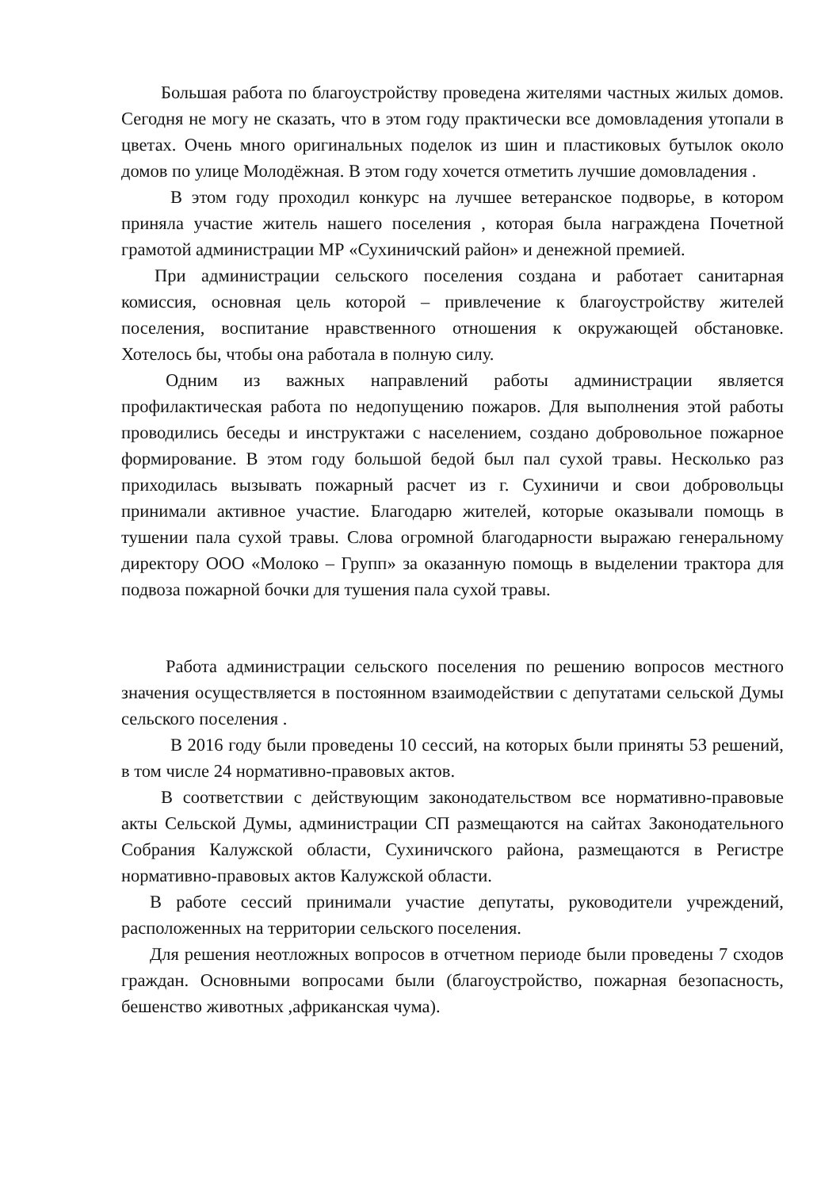Большая работа по благоустройству проведена жителями частных жилых домов. Сегодня не могу не сказать, что в этом году практически все домовладения утопали в цветах. Очень много оригинальных поделок из шин и пластиковых бутылок около домов по улице Молодёжная. В этом году хочется отметить лучшие домовладения .
В этом году проходил конкурс на лучшее ветеранское подворье, в котором приняла участие житель нашего поселения , которая была награждена Почетной грамотой администрации МР «Сухиничский район» и денежной премией.
При администрации сельского поселения создана и работает санитарная комиссия, основная цель которой – привлечение к благоустройству жителей поселения, воспитание нравственного отношения к окружающей обстановке. Хотелось бы, чтобы она работала в полную силу.
Одним из важных направлений работы администрации является профилактическая работа по недопущению пожаров. Для выполнения этой работы проводились беседы и инструктажи с населением, создано добровольное пожарное формирование. В этом году большой бедой был пал сухой травы. Несколько раз приходилась вызывать пожарный расчет из г. Сухиничи и свои добровольцы принимали активное участие. Благодарю жителей, которые оказывали помощь в тушении пала сухой травы. Слова огромной благодарности выражаю генеральному директору ООО «Молоко – Групп» за оказанную помощь в выделении трактора для подвоза пожарной бочки для тушения пала сухой травы.
Работа администрации сельского поселения по решению вопросов местного значения осуществляется в постоянном взаимодействии с депутатами сельской Думы сельского поселения .
В 2016 году были проведены 10 сессий, на которых были приняты 53 решений, в том числе 24 нормативно-правовых актов.
В соответствии с действующим законодательством все нормативно-правовые акты Сельской Думы, администрации СП размещаются на сайтах Законодательного Собрания Калужской области, Сухиничского района, размещаются в Регистре нормативно-правовых актов Калужской области.
В работе сессий принимали участие депутаты, руководители учреждений, расположенных на территории сельского поселения.
Для решения неотложных вопросов в отчетном периоде были проведены 7 сходов граждан. Основными вопросами были (благоустройство, пожарная безопасность, бешенство животных ,африканская чума).